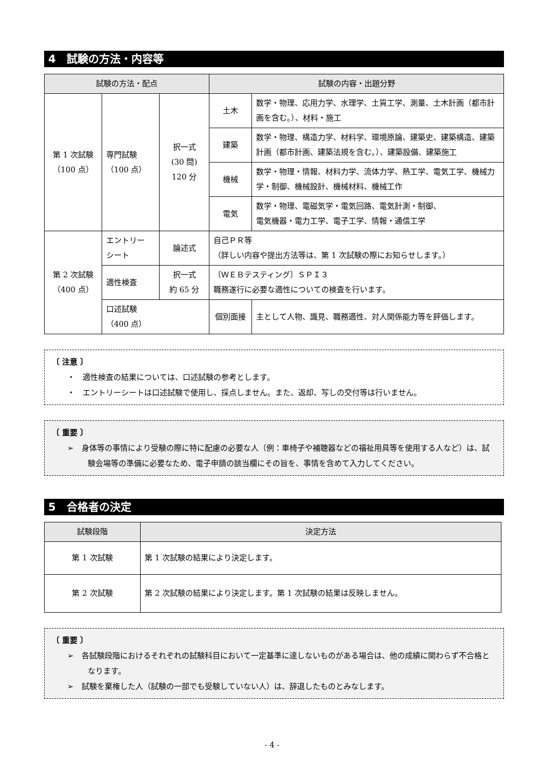4　試験の方法・内容等
| 試験の方法・配点 | | | 試験の内容・出題分野 | | |
| --- | --- | --- | --- | --- | --- |
| 第 1 次試験 （100 点） | 専門試験 （100 点） | 択一式 (30 問) 120 分 | 土木 | 数学・物理、応用力学、水理学、土質工学、測量、土木計画（都市計画を含む。）、材料・施工 | |
| | | | 建築 | 数学・物理、構造力学、材料学、環境原論、建築史、建築構造、建築計画（都市計画、建築法規を含む。）、建築設備、建築施工 | |
| | | | 機械 | 数学・物理・情報、材料力学、流体力学、熱工学、電気工学、機械力学・制御、機械設計、機械材料、機械工作 | |
| | | | 電気 | 数学・物理、電磁気学・電気回路、電気計測・制御、 電気機器・電力工学、電子工学、情報・通信工学 | |
| 第 2 次試験 （400 点） | エントリー シート | 論述式 | 自己ＰＲ等 （詳しい内容や提出方法等は、第 1 次試験の際にお知らせします。） | | |
| | 適性検査 | 択一式 約 65 分 | 〔ＷＥＢテスティング〕ＳＰＩ３ 職務遂行に必要な適性についての検査を行います。 | | |
| | 口述試験 （400 点） | | 個別面接 | | 主として人物、識見、職務適性、対人関係能力等を評価します。 |
〔 注意 〕
・　適性検査の結果については、口述試験の参考とします。
・　エントリーシートは口述試験で使用し、採点しません。また、返却、写しの交付等は行いません。
〔 重要 〕
➢　身体等の事情により受験の際に特に配慮の必要な人（例：車椅子や補聴器などの福祉用具等を使用する人など）は、試験会場等の準備に必要なため、電子申請の該当欄にその旨を、事情を含めて入力してください。
5　合格者の決定
| 試験段階 | 決定方法 |
| --- | --- |
| 第 1 次試験 | 第 1 次試験の結果により決定します。 |
| 第 2 次試験 | 第 2 次試験の結果により決定します。第 1 次試験の結果は反映しません。 |
〔 重要 〕
➢　各試験段階におけるそれぞれの試験科目において一定基準に達しないものがある場合は、他の成績に関わらず不合格となります。
➢　試験を棄権した人（試験の一部でも受験していない人）は、辞退したものとみなします。
- 4 -